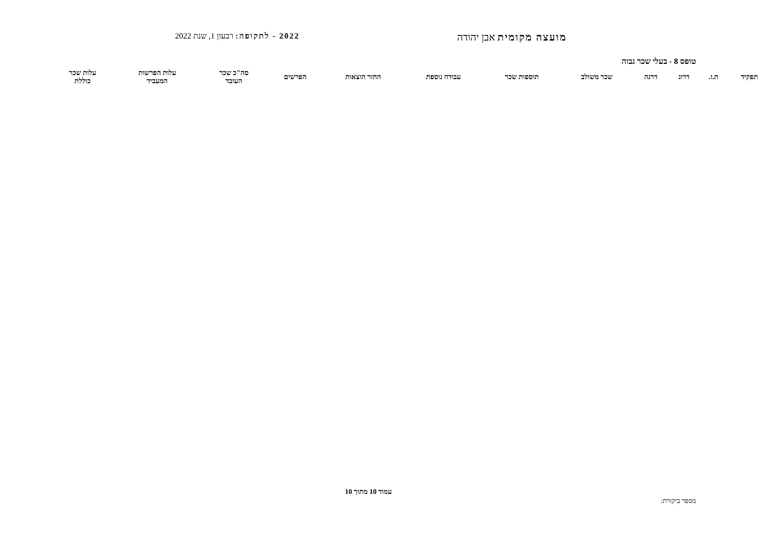מועצה מקומית אבן יהודה
2022 - לתקופה: רבעון 1, שנת 2022
טופס 8 - בעלי שכר גבוה
| תפקיד | ת.ז. | דרוג | דרגה | שכר משולב | תוספות שכר | עבודה נוספת | החזר הוצאות | הפרשים | סה"כ שכר העובד | עלות הפרשות המעביד | עלות שכר כוללת |
| --- | --- | --- | --- | --- | --- | --- | --- | --- | --- | --- | --- |
עמוד 10 מתוך 10
מספר ביקורת: